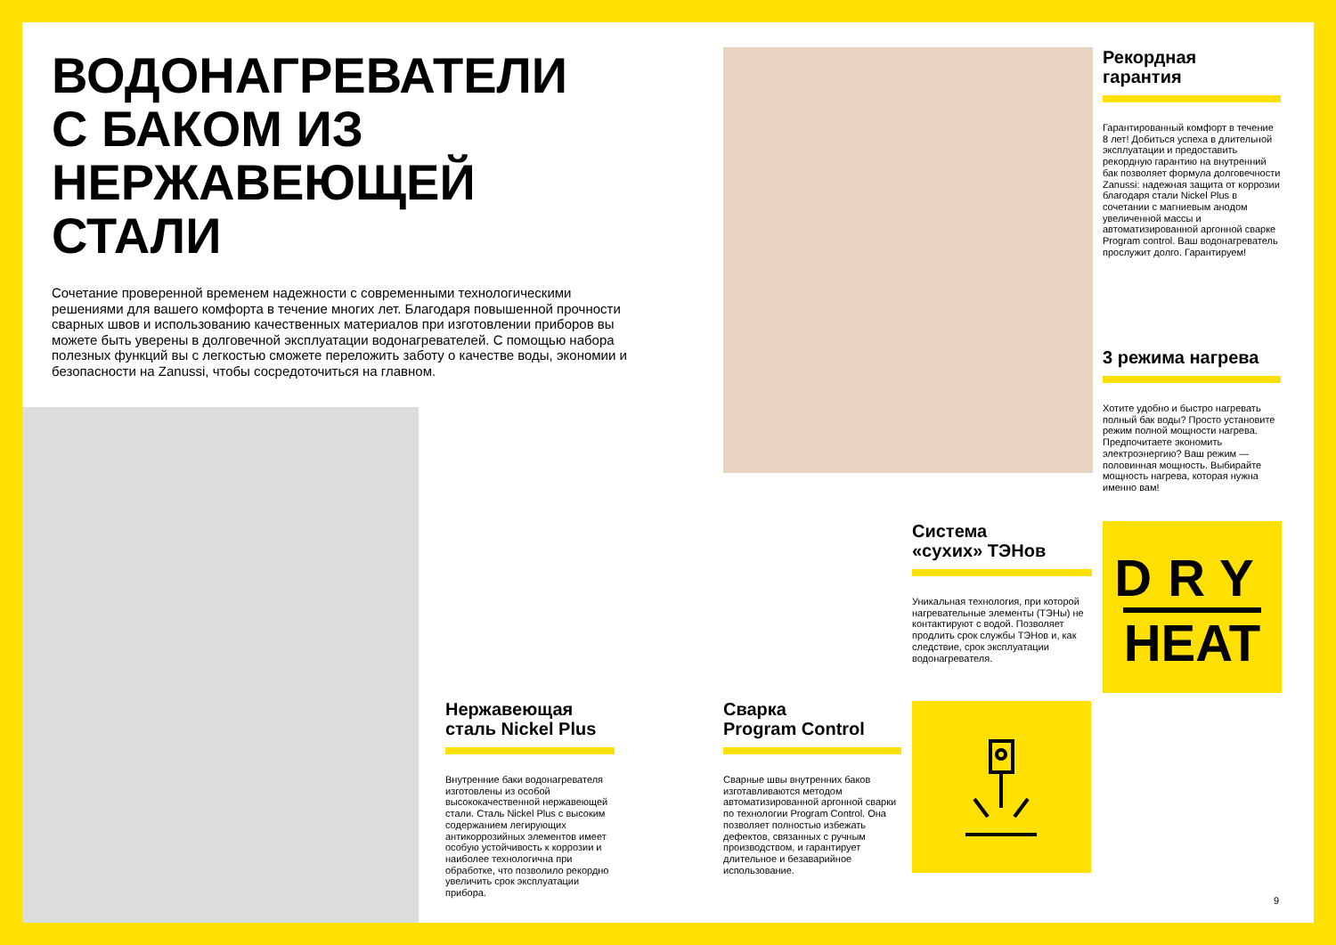ВОДОНАГРЕВАТЕЛИ
С БАКОМ ИЗ
НЕРЖАВЕЮЩЕЙ
СТАЛИ
Сочетание проверенной временем надежности с современными технологическими решениями для вашего комфорта в течение многих лет. Благодаря повышенной прочности сварных швов и использованию качественных материалов при изготовлении приборов вы можете быть уверены в долговечной эксплуатации водонагревателей. С помощью набора полезных функций вы с легкостью сможете переложить заботу о качестве воды, экономии и безопасности на Zanussi, чтобы сосредоточиться на главном.
Рекордная
гарантия
Гарантированный комфорт в течение 8 лет! Добиться успеха в длительной эксплуатации и предоставить рекордную гарантию на внутренний бак позволяет формула долговечности Zanussi: надежная защита от коррозии благодаря стали Nickel Plus в сочетании с магниевым анодом увеличенной массы и автоматизированной аргонной сварке Program control. Ваш водонагреватель прослужит долго. Гарантируем!
3 режима нагрева
Хотите удобно и быстро нагревать полный бак воды? Просто установите режим полной мощности нагрева. Предпочитаете экономить электроэнергию? Ваш режим — половинная мощность. Выбирайте мощность нагрева, которая нужна именно вам!
Система
«сухих» ТЭНов
Уникальная технология, при которой нагревательные элементы (ТЭНы) не контактируют с водой. Позволяет продлить срок службы ТЭНов и, как следствие, срок эксплуатации водонагревателя.
DRY
HEAT
Нержавеющая
сталь Nickel Plus
Внутренние баки водонагревателя изготовлены из особой высококачественной нержавеющей стали. Сталь Nickel Plus с высоким содержанием легирующих антикоррозийных элементов имеет особую устойчивость к коррозии и наиболее технологична при обработке, что позволило рекордно увеличить срок эксплуатации прибора.
Сварка
Program Control
Сварные швы внутренних баков изготавливаются методом автоматизированной аргонной сварки по технологии Program Control. Она позволяет полностью избежать дефектов, связанных с ручным производством, и гарантирует длительное и безаварийное использование.
9